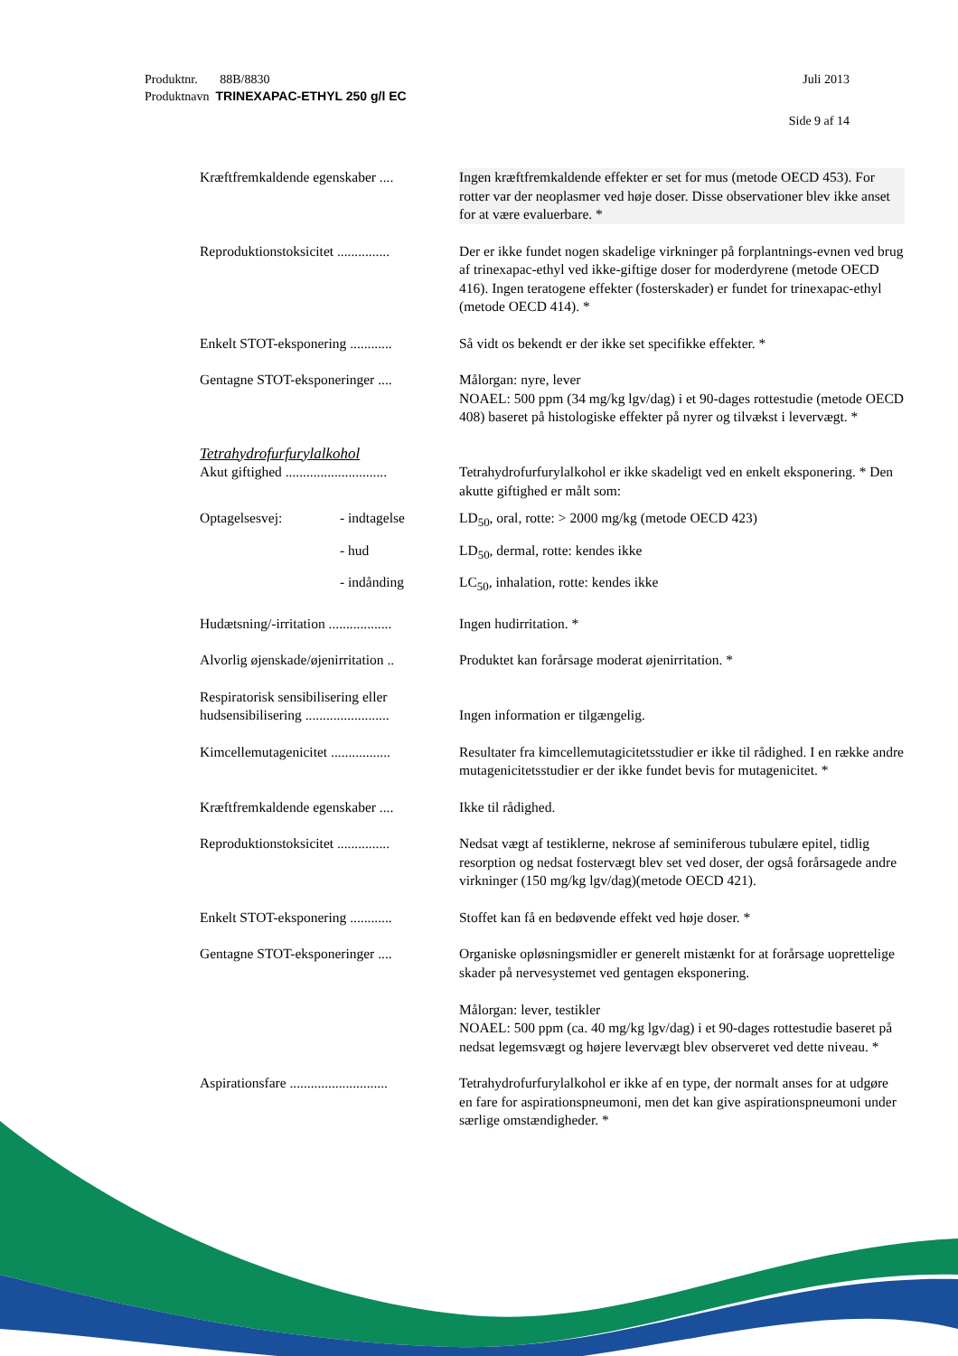Juli 2013 Produktnr. 88B/8830
Produktnavn TRINEXAPAC-ETHYL 250 g/l EC
Side 9 af 14
Kræftfremkaldende egenskaber ....
Ingen kræftfremkaldende effekter er set for mus (metode OECD 453). For rotter var der neoplasmer ved høje doser. Disse observationer blev ikke anset for at være evaluerbare. *
Reproduktionstoksicitet ...............
Der er ikke fundet nogen skadelige virkninger på forplantnings-evnen ved brug af trinexapac-ethyl ved ikke-giftige doser for moderdyrene (metode OECD 416). Ingen teratogene effekter (fosterskader) er fundet for trinexapac-ethyl (metode OECD 414). *
Enkelt STOT-eksponering ............
Så vidt os bekendt er der ikke set specifikke effekter. *
Gentagne STOT-eksponeringer ....
Målorgan: nyre, lever
NOAEL: 500 ppm (34 mg/kg lgv/dag) i et 90-dages rottestudie (metode OECD 408) baseret på histologiske effekter på nyrer og tilvækst i levervægt. *
Tetrahydrofurfurylalkohol
Akut giftighed .............................
Tetrahydrofurfurylalkohol er ikke skadeligt ved en enkelt eksponering. * Den akutte giftighed er målt som:
Optagelsesvej: - indtagelse LD<sub>50</sub>, oral, rotte: > 2000 mg/kg (metode OECD 423)
- hud LD<sub>50</sub>, dermal, rotte: kendes ikke
- indånding LC<sub>50</sub>, inhalation, rotte: kendes ikke
Hudætsning/-irritation ..................
Ingen hudirritation. *
Alvorlig øjenskade/øjenirritation ..
Produktet kan forårsage moderat øjenirritation. *
Respiratorisk sensibilisering eller hudsensibilisering ........................
Ingen information er tilgængelig.
Kimcellemutagenicitet .................
Resultater fra kimcellemutagicitetsstudier er ikke til rådighed. I en række andre mutagenicitetsstudier er der ikke fundet bevis for mutagenicitet. *
Kræftfremkaldende egenskaber ....
Ikke til rådighed.
Reproduktionstoksicitet ...............
Nedsat vægt af testiklerne, nekrose af seminiferous tubulære epitel, tidlig resorption og nedsat fostervægt blev set ved doser, der også forårsagede andre virkninger (150 mg/kg lgv/dag)(metode OECD 421).
Enkelt STOT-eksponering ............
Stoffet kan få en bedøvende effekt ved høje doser. *
Gentagne STOT-eksponeringer ....
Organiske opløsningsmidler er generelt mistænkt for at forårsage uoprettelige skader på nervesystemet ved gentagen eksponering.
Målorgan: lever, testikler
NOAEL: 500 ppm (ca. 40 mg/kg lgv/dag) i et 90-dages rottestudie baseret på nedsat legemsvægt og højere levervægt blev observeret ved dette niveau. *
Aspirationsfare ............................
Tetrahydrofurfurylalkohol er ikke af en type, der normalt anses for at udgøre en fare for aspirationspneumoni, men det kan give aspirationspneumoni under særlige omstændigheder. *